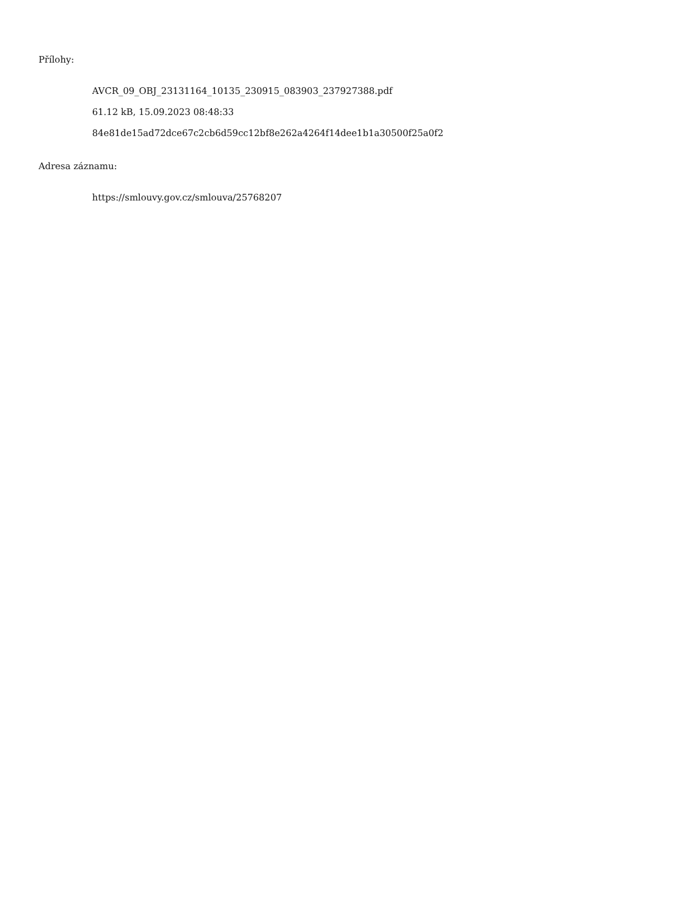Přílohy:
AVCR_09_OBJ_23131164_10135_230915_083903_237927388.pdf
61.12 kB, 15.09.2023 08:48:33
84e81de15ad72dce67c2cb6d59cc12bf8e262a4264f14dee1b1a30500f25a0f2
Adresa záznamu:
https://smlouvy.gov.cz/smlouva/25768207